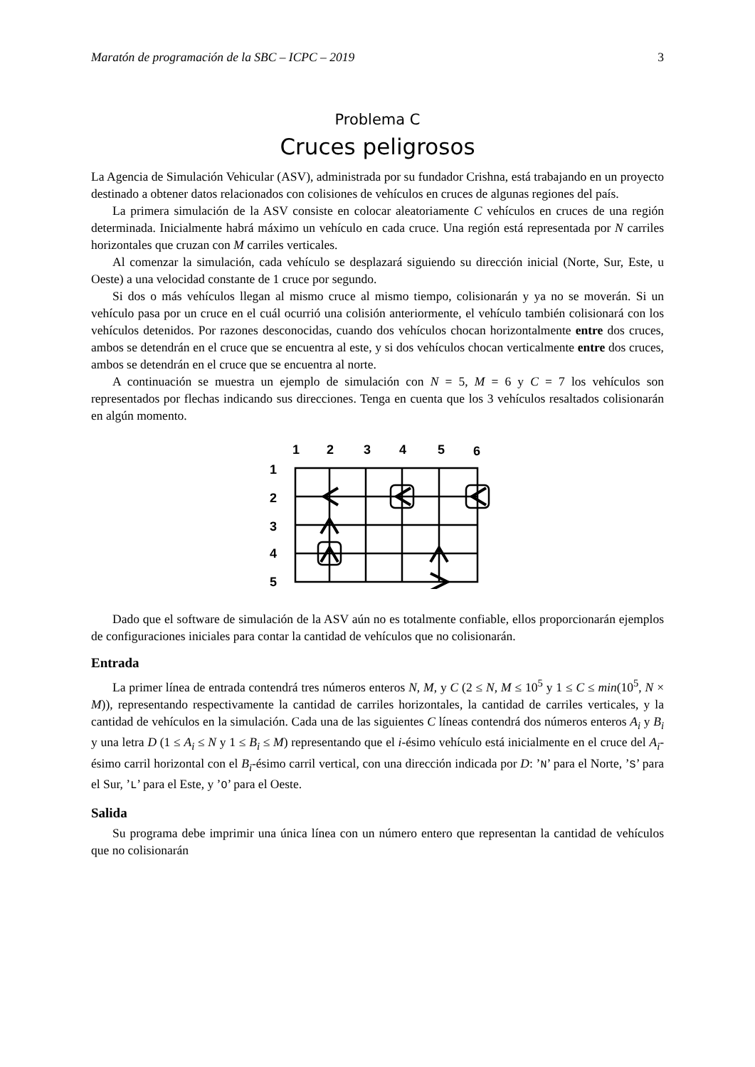Maratón de programación de la SBC – ICPC – 2019 3
Problema C
Cruces peligrosos
La Agencia de Simulación Vehicular (ASV), administrada por su fundador Crishna, está trabajando en un proyecto destinado a obtener datos relacionados con colisiones de vehículos en cruces de algunas regiones del país.
La primera simulación de la ASV consiste en colocar aleatoriamente C vehículos en cruces de una región determinada. Inicialmente habrá máximo un vehículo en cada cruce. Una región está representada por N carriles horizontales que cruzan con M carriles verticales.
Al comenzar la simulación, cada vehículo se desplazará siguiendo su dirección inicial (Norte, Sur, Este, u Oeste) a una velocidad constante de 1 cruce por segundo.
Si dos o más vehículos llegan al mismo cruce al mismo tiempo, colisionarán y ya no se moverán. Si un vehículo pasa por un cruce en el cuál ocurrió una colisión anteriormente, el vehículo también colisionará con los vehículos detenidos. Por razones desconocidas, cuando dos vehículos chocan horizontalmente entre dos cruces, ambos se detendrán en el cruce que se encuentra al este, y si dos vehículos chocan verticalmente entre dos cruces, ambos se detendrán en el cruce que se encuentra al norte.
A continuación se muestra un ejemplo de simulación con N = 5, M = 6 y C = 7 los vehículos son representados por flechas indicando sus direcciones. Tenga en cuenta que los 3 vehículos resaltados colisionarán en algún momento.
1
2
3
4
5
6
1
2
3
4
5
Dado que el software de simulación de la ASV aún no es totalmente confiable, ellos proporcionarán ejemplos de configuraciones iniciales para contar la cantidad de vehículos que no colisionarán.
Entrada
La primer línea de entrada contendrá tres números enteros N, M, y C (2 ≤ N, M ≤ 10<sup>5</sup> y 1 ≤ C ≤ min(10<sup>5</sup>, N × M)), representando respectivamente la cantidad de carriles horizontales, la cantidad de carriles verticales, y la cantidad de vehículos en la simulación. Cada una de las siguientes C líneas contendrá dos números enteros A<sub>i</sub> y B<sub>i</sub> y una letra D (1 ≤ A<sub>i</sub> ≤ N y 1 ≤ B<sub>i</sub> ≤ M) representando que el i-ésimo vehículo está inicialmente en el cruce del A<sub>i</sub>-ésimo carril horizontal con el B<sub>i</sub>-ésimo carril vertical, con una dirección indicada por D: ’N’ para el Norte, ’S’ para el Sur, ’L’ para el Este, y ’O’ para el Oeste.
Salida
Su programa debe imprimir una única línea con un número entero que representan la cantidad de vehículos que no colisionarán